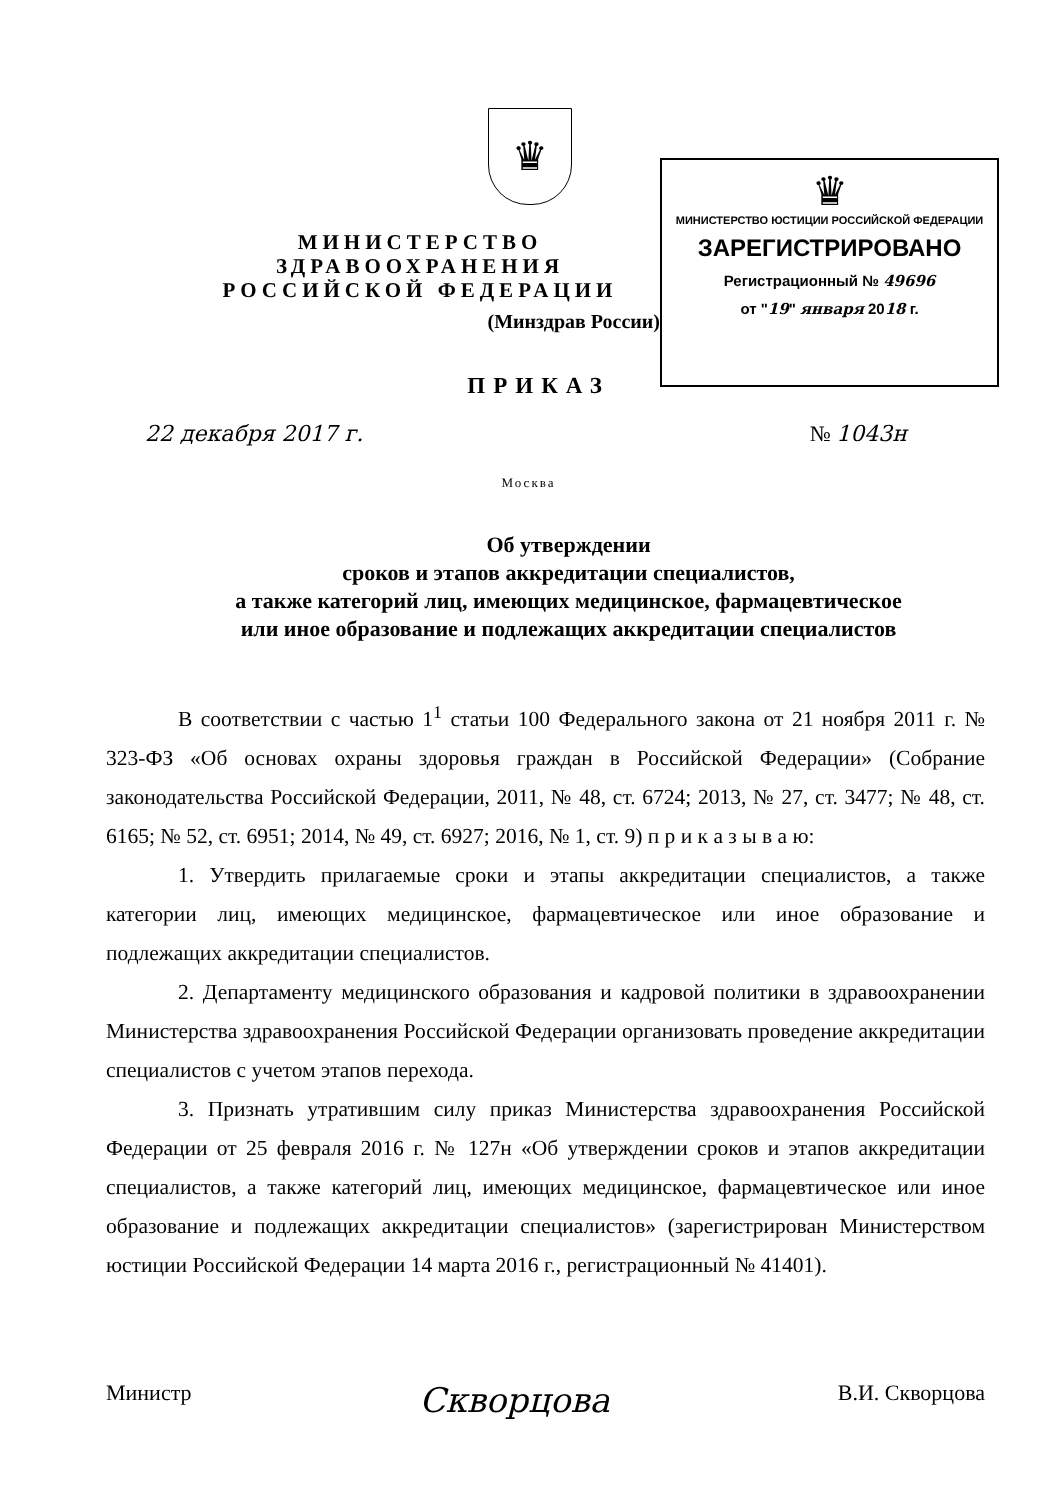♛
МИНИСТЕРСТВО ЗДРАВООХРАНЕНИЯ
РОССИЙСКОЙ ФЕДЕРАЦИИ
(Минздрав России)
ПРИКАЗ
♛
МИНИСТЕРСТВО ЮСТИЦИИ РОССИЙСКОЙ ФЕДЕРАЦИИ
ЗАРЕГИСТРИРОВАНО
Регистрационный № 49696
от "19" января 2018 г.
22 декабря 2017 г. № 1043н
Москва
Об утверждении
сроков и этапов аккредитации специалистов,
а также категорий лиц, имеющих медицинское, фармацевтическое
или иное образование и подлежащих аккредитации специалистов
В соответствии с частью 1<sup>1</sup> статьи 100 Федерального закона от 21 ноября 2011 г. № 323-ФЗ «Об основах охраны здоровья граждан в Российской Федерации» (Собрание законодательства Российской Федерации, 2011, № 48, ст. 6724; 2013, № 27, ст. 3477; № 48, ст. 6165; № 52, ст. 6951; 2014, № 49, ст. 6927; 2016, № 1, ст. 9) п р и к а з ы в а ю:
1. Утвердить прилагаемые сроки и этапы аккредитации специалистов, а также категории лиц, имеющих медицинское, фармацевтическое или иное образование и подлежащих аккредитации специалистов.
2. Департаменту медицинского образования и кадровой политики в здравоохранении Министерства здравоохранения Российской Федерации организовать проведение аккредитации специалистов с учетом этапов перехода.
3. Признать утратившим силу приказ Министерства здравоохранения Российской Федерации от 25 февраля 2016 г. № 127н «Об утверждении сроков и этапов аккредитации специалистов, а также категорий лиц, имеющих медицинское, фармацевтическое или иное образование и подлежащих аккредитации специалистов» (зарегистрирован Министерством юстиции Российской Федерации 14 марта 2016 г., регистрационный № 41401).
Министр Скворцова В.И. Скворцова